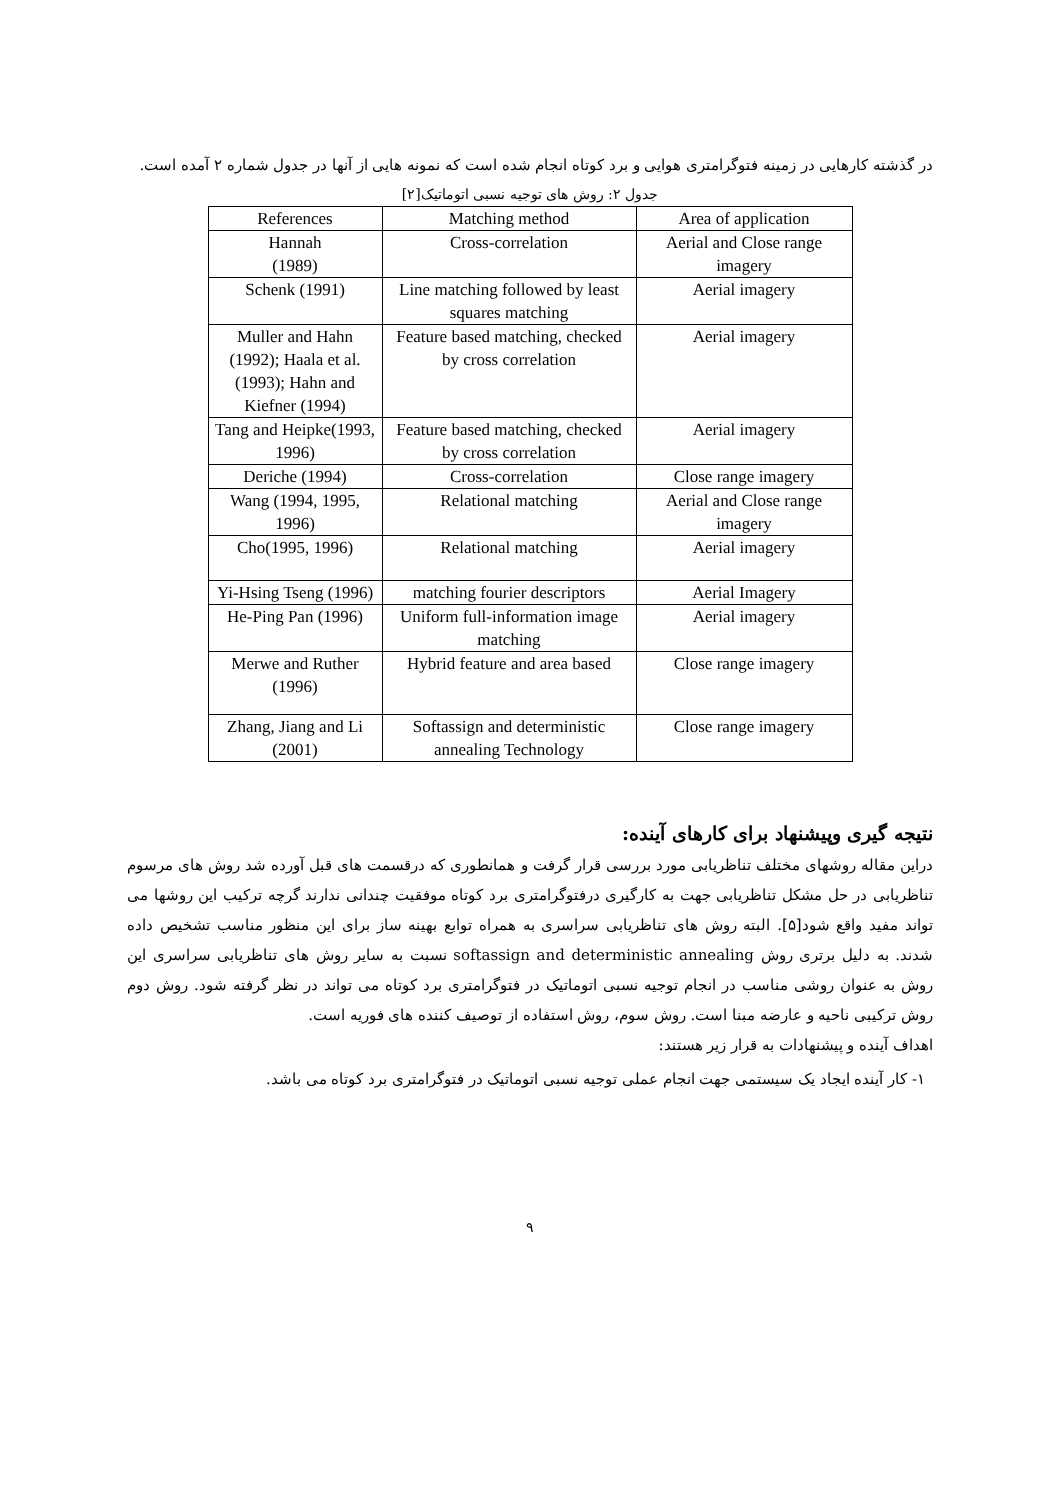در گذشته کارهایی در زمینه فتوگرامتری هوایی و برد کوتاه انجام شده است که نمونه هایی از آنها در جدول شماره ۲ آمده است.
جدول ۲: روش های توجیه نسبی اتوماتیک[۲]
| References | Matching method | Area of application |
| --- | --- | --- |
| Hannah (1989) | Cross-correlation | Aerial and Close range imagery |
| Schenk (1991) | Line matching followed by least squares matching | Aerial imagery |
| Muller and Hahn (1992); Haala et al. (1993); Hahn and Kiefner (1994) | Feature based matching, checked by cross correlation | Aerial imagery |
| Tang and Heipke(1993, 1996) | Feature based matching, checked by cross correlation | Aerial imagery |
| Deriche (1994) | Cross-correlation | Close range imagery |
| Wang (1994, 1995, 1996) | Relational matching | Aerial and Close range imagery |
| Cho(1995, 1996) | Relational matching | Aerial imagery |
| Yi-Hsing Tseng (1996) | matching fourier descriptors | Aerial Imagery |
| He-Ping Pan (1996) | Uniform full-information image matching | Aerial imagery |
| Merwe and Ruther (1996) | Hybrid feature and area based | Close range imagery |
| Zhang, Jiang and Li (2001) | Softassign and deterministic annealing Technology | Close range imagery |
نتیجه گیری وپیشنهاد برای کارهای آینده:
دراین مقاله روشهای مختلف تناظریابی مورد بررسی قرار گرفت و همانطوری که درقسمت های قبل آورده شد روش های مرسوم تناظریابی در حل مشکل تناظریابی جهت به کارگیری درفتوگرامتری برد کوتاه موفقیت چندانی ندارند گرچه ترکیب این روشها می تواند مفید واقع شود[۵]. البته روش های تناظریابی سراسری به همراه توابع بهینه ساز برای این منظور مناسب تشخیص داده شدند. به دلیل برتری روش softassign and deterministic annealing نسبت به سایر روش های تناظریابی سراسری این روش به عنوان روشی مناسب در انجام توجیه نسبی اتوماتیک در فتوگرامتری برد کوتاه می تواند در نظر گرفته شود. روش دوم روش ترکیبی ناحیه و عارضه مبنا است. روش سوم، روش استفاده از توصیف کننده های فوریه است.
اهداف آینده و پیشنهادات به قرار زیر هستند:
۱- کار آینده ایجاد یک سیستمی جهت انجام عملی توجیه نسبی اتوماتیک در فتوگرامتری برد کوتاه می باشد.
۹